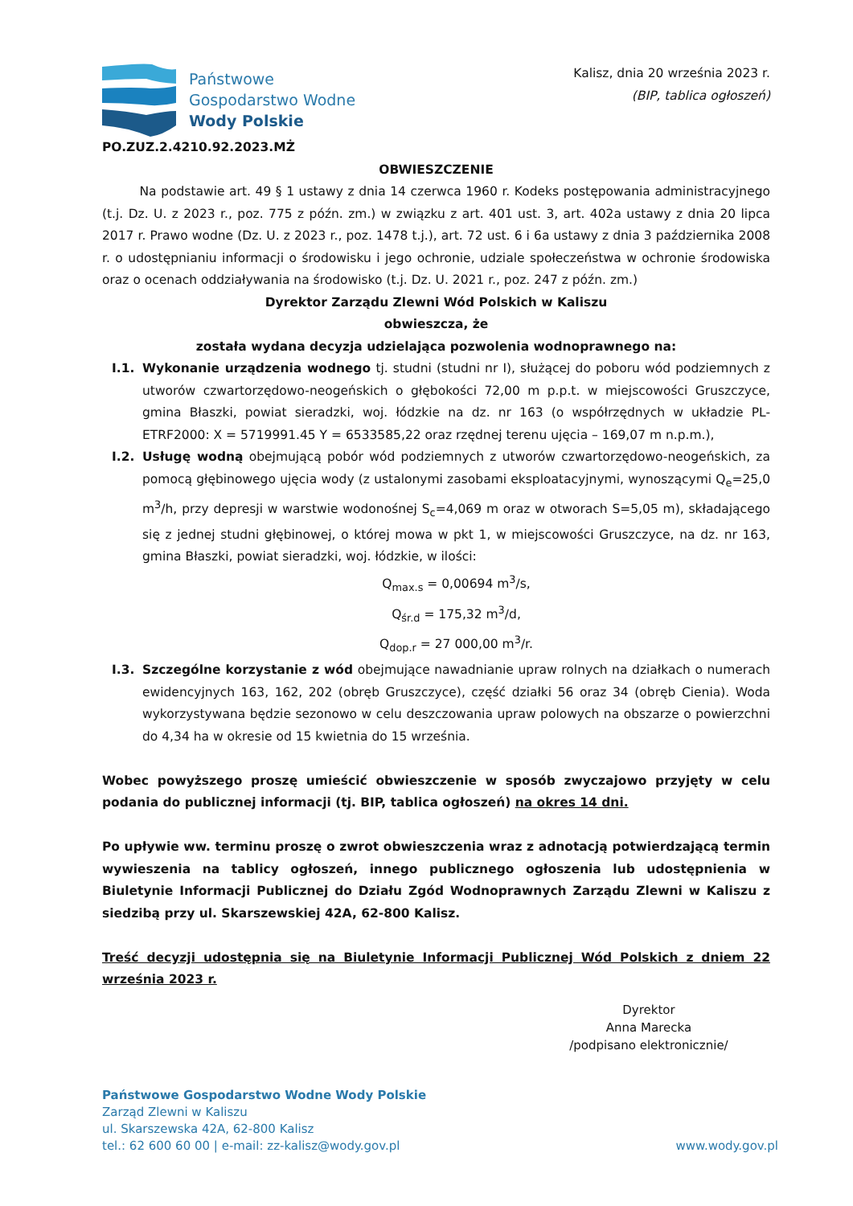Państwowe
Gospodarstwo Wodne
Wody Polskie
PO.ZUZ.2.4210.92.2023.MŻ
Kalisz, dnia 20 września 2023 r.
(BIP, tablica ogłoszeń)
OBWIESZCZENIE
   Na podstawie art. 49 § 1 ustawy z dnia 14 czerwca 1960 r. Kodeks postępowania administracyjnego (t.j. Dz. U. z 2023 r., poz. 775 z późn. zm.) w związku z art. 401 ust. 3, art. 402a ustawy z dnia 20 lipca 2017 r. Prawo wodne (Dz. U. z 2023 r., poz. 1478 t.j.), art. 72 ust. 6 i 6a ustawy z dnia 3 października 2008 r. o udostępnianiu informacji o środowisku i jego ochronie, udziale społeczeństwa w ochronie środowiska oraz o ocenach oddziaływania na środowisko (t.j. Dz. U. 2021 r., poz. 247 z późn. zm.)
Dyrektor Zarządu Zlewni Wód Polskich w Kaliszu
obwieszcza, że
została wydana decyzja udzielająca pozwolenia wodnoprawnego na:
I.1. Wykonanie urządzenia wodnego tj. studni (studni nr I), służącej do poboru wód podziemnych z utworów czwartorzędowo-neogeńskich o głębokości 72,00 m p.p.t. w miejscowości Gruszczyce, gmina Błaszki, powiat sieradzki, woj. łódzkie na dz. nr 163 (o współrzędnych w układzie PL-ETRF2000: X = 5719991.45 Y = 6533585,22 oraz rzędnej terenu ujęcia – 169,07 m n.p.m.),
I.2. Usługę wodną obejmującą pobór wód podziemnych z utworów czwartorzędowo-neogeńskich, za pomocą głębinowego ujęcia wody (z ustalonymi zasobami eksploatacyjnymi, wynoszącymi Q<sub>e</sub>=25,0 m<sup>3</sup>/h, przy depresji w warstwie wodonośnej S<sub>c</sub>=4,069 m oraz w otworach S=5,05 m), składającego się z jednej studni głębinowej, o której mowa w pkt 1, w miejscowości Gruszczyce, na dz. nr 163, gmina Błaszki, powiat sieradzki, woj. łódzkie, w ilości:
Q<sub>max.s</sub> = 0,00694 m<sup>3</sup>/s,
Q<sub>śr.d</sub> = 175,32 m<sup>3</sup>/d,
Q<sub>dop.r</sub> = 27 000,00 m<sup>3</sup>/r.
I.3. Szczególne korzystanie z wód obejmujące nawadnianie upraw rolnych na działkach o numerach ewidencyjnych 163, 162, 202 (obręb Gruszczyce), część działki 56 oraz 34 (obręb Cienia). Woda wykorzystywana będzie sezonowo w celu deszczowania upraw polowych na obszarze o powierzchni do 4,34 ha w okresie od 15 kwietnia do 15 września.
Wobec powyższego proszę umieścić obwieszczenie w sposób zwyczajowo przyjęty w celu podania do publicznej informacji (tj. BIP, tablica ogłoszeń) na okres 14 dni.
Po upływie ww. terminu proszę o zwrot obwieszczenia wraz z adnotacją potwierdzającą termin wywieszenia na tablicy ogłoszeń, innego publicznego ogłoszenia lub udostępnienia w Biuletynie Informacji Publicznej do Działu Zgód Wodnoprawnych Zarządu Zlewni w Kaliszu z siedzibą przy ul. Skarszewskiej 42A, 62-800 Kalisz.
Treść decyzji udostępnia się na Biuletynie Informacji Publicznej Wód Polskich z dniem 22 września 2023 r.
Dyrektor
Anna Marecka
/podpisano elektronicznie/
Państwowe Gospodarstwo Wodne Wody Polskie
Zarząd Zlewni w Kaliszu
ul. Skarszewska 42A, 62-800 Kalisz
tel.: 62 600 60 00 | e-mail: zz-kalisz@wody.gov.pl
www.wody.gov.pl